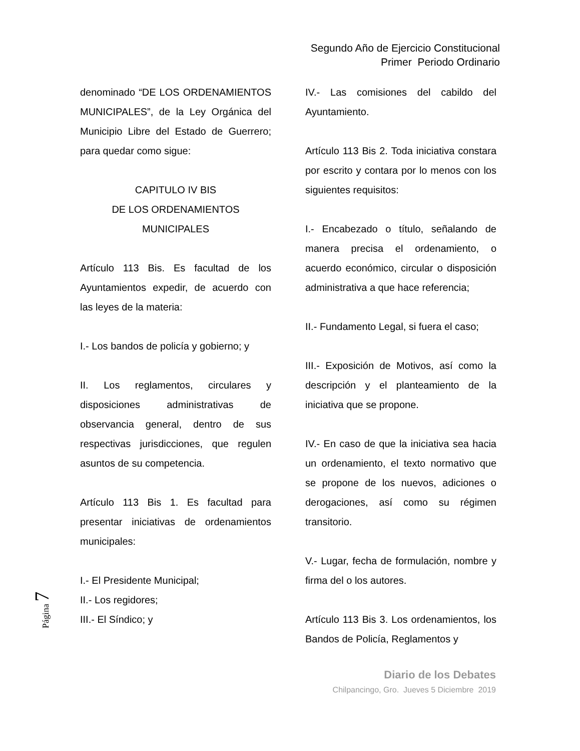Segundo Año de Ejercicio Constitucional
Primer Periodo Ordinario
denominado “DE LOS ORDENAMIENTOS MUNICIPALES”, de la Ley Orgánica del Municipio Libre del Estado de Guerrero; para quedar como sigue:
CAPITULO IV BIS
DE LOS ORDENAMIENTOS
MUNICIPALES
Artículo 113 Bis. Es facultad de los Ayuntamientos expedir, de acuerdo con las leyes de la materia:
I.- Los bandos de policía y gobierno; y
II. Los reglamentos, circulares y disposiciones administrativas de observancia general, dentro de sus respectivas jurisdicciones, que regulen asuntos de su competencia.
Artículo 113 Bis 1. Es facultad para presentar iniciativas de ordenamientos municipales:
I.- El Presidente Municipal;
II.- Los regidores;
III.- El Síndico; y
IV.- Las comisiones del cabildo del Ayuntamiento.
Artículo 113 Bis 2. Toda iniciativa constara por escrito y contara por lo menos con los siguientes requisitos:
I.- Encabezado o título, señalando de manera precisa el ordenamiento, o acuerdo económico, circular o disposición administrativa a que hace referencia;
II.- Fundamento Legal, si fuera el caso;
III.- Exposición de Motivos, así como la descripción y el planteamiento de la iniciativa que se propone.
IV.- En caso de que la iniciativa sea hacia un ordenamiento, el texto normativo que se propone de los nuevos, adiciones o derogaciones, así como su régimen transitorio.
V.- Lugar, fecha de formulación, nombre y firma del o los autores.
Artículo 113 Bis 3. Los ordenamientos, los Bandos de Policía, Reglamentos y
Página 7
Diario de los Debates
Chilpancingo, Gro. Jueves 5 Diciembre 2019